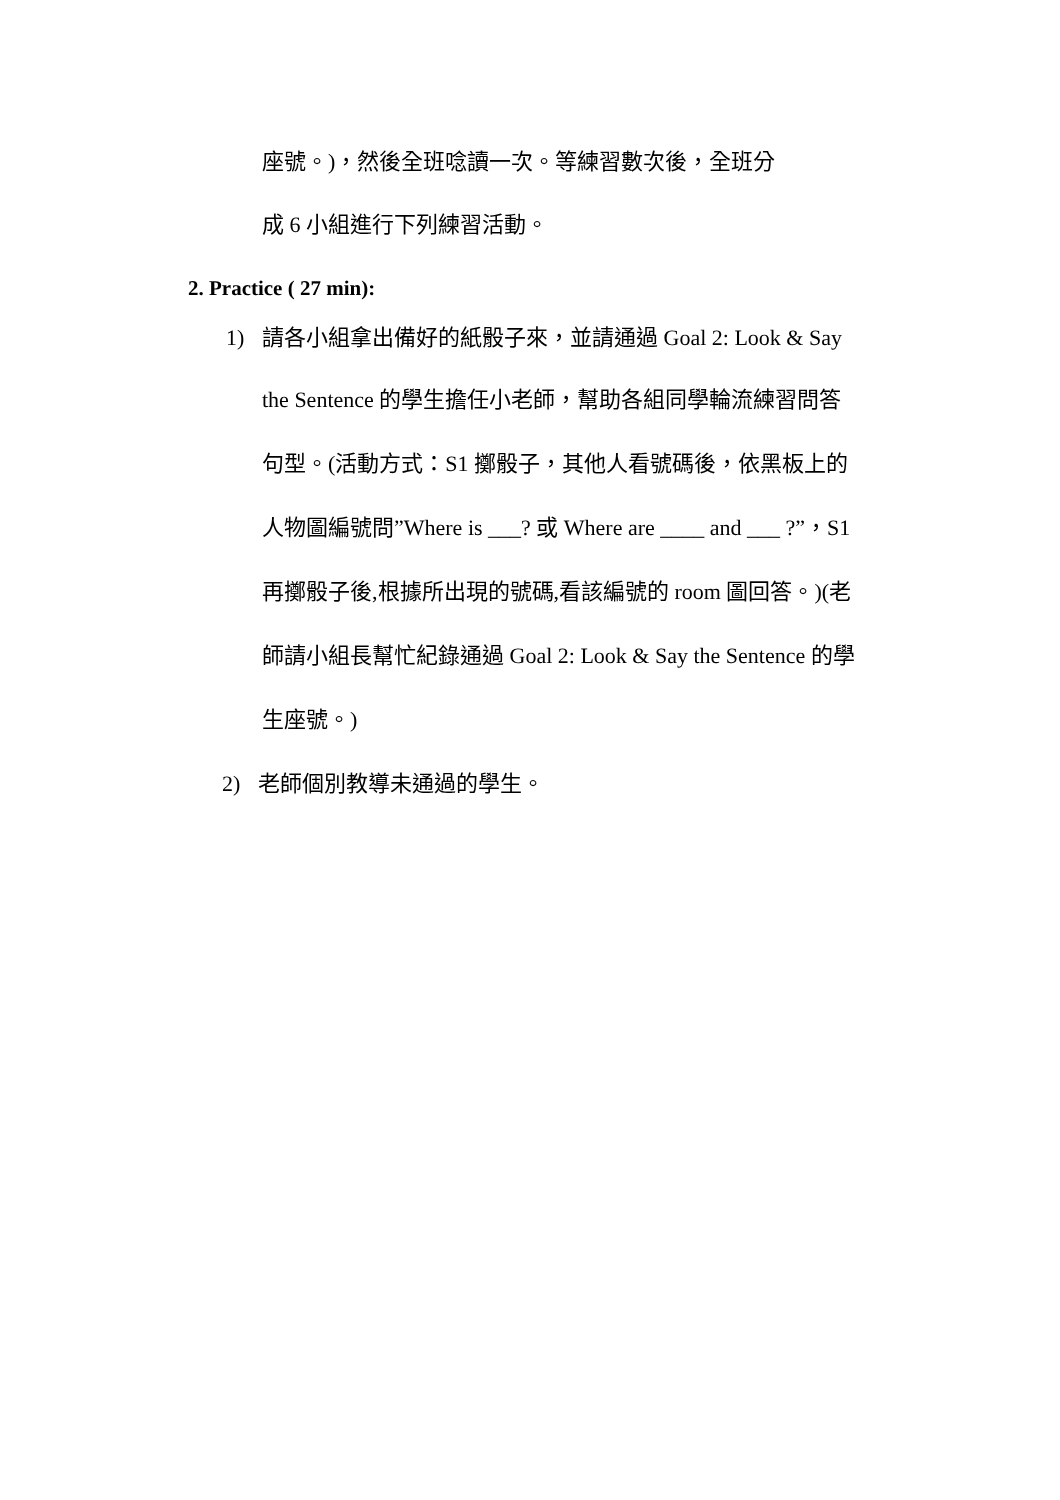座號。)，然後全班唸讀一次。等練習數次後，全班分
成 6 小組進行下列練習活動。
2. Practice ( 27 min):
1) 請各小組拿出備好的紙骰子來，並請通過 Goal 2: Look & Say
the Sentence 的學生擔任小老師，幫助各組同學輪流練習問答
句型。(活動方式：S1 擲骰子，其他人看號碼後，依黑板上的
人物圖編號問”Where is ___? 或 Where are ____ and ___ ?”，S1
再擲骰子後,根據所出現的號碼,看該編號的 room 圖回答。)(老
師請小組長幫忙紀錄通過 Goal 2: Look & Say the Sentence 的學
生座號。)
2) 老師個別教導未通過的學生。